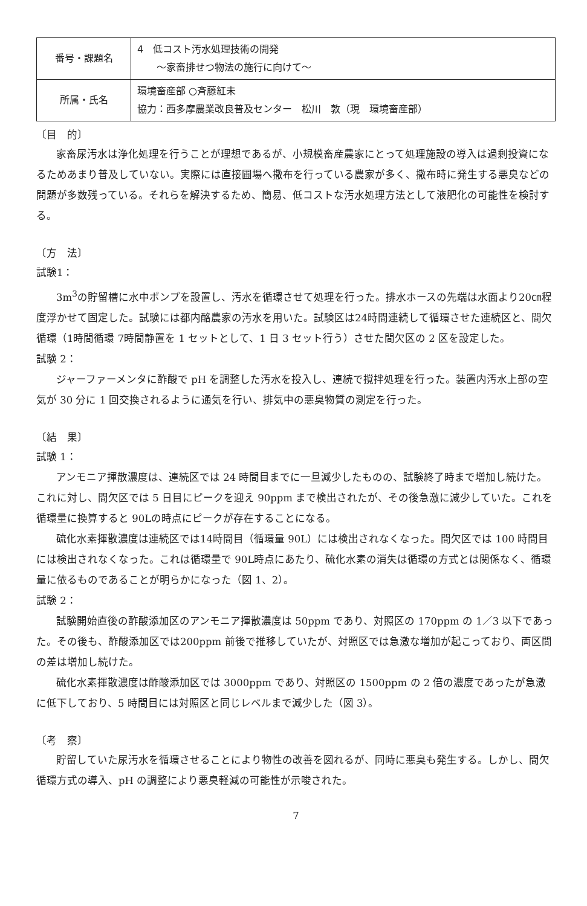| 番号・課題名 | 4 低コスト汚水処理技術の開発 ～家畜排せつ物法の施行に向けて～ |
| 所属・氏名 | 環境畜産部 ○斉藤紅未 協力：西多摩農業改良普及センター 松川 敦（現 環境畜産部） |
〔目　的〕
家畜尿汚水は浄化処理を行うことが理想であるが、小規模畜産農家にとって処理施設の導入は過剰投資になるためあまり普及していない。実際には直接圃場へ撒布を行っている農家が多く、撒布時に発生する悪臭などの問題が多数残っている。それらを解決するため、簡易、低コストな汚水処理方法として液肥化の可能性を検討する。
〔方　法〕
試験1：
3m<sup>3</sup>の貯留槽に水中ポンプを設置し、汚水を循環させて処理を行った。排水ホースの先端は水面より20㎝程度浮かせて固定した。試験には都内酪農家の汚水を用いた。試験区は24時間連続して循環させた連続区と、間欠循環（1時間循環 7時間静置を 1 セットとして、1 日 3 セット行う）させた間欠区の 2 区を設定した。
試験 2：
ジャーファーメンタに酢酸で pH を調整した汚水を投入し、連続で撹拌処理を行った。装置内汚水上部の空気が 30 分に 1 回交換されるように通気を行い、排気中の悪臭物質の測定を行った。
〔結　果〕
試験 1：
アンモニア揮散濃度は、連続区では 24 時間目までに一旦減少したものの、試験終了時まで増加し続けた。これに対し、間欠区では 5 日目にピークを迎え 90ppm まで検出されたが、その後急激に減少していた。これを循環量に換算すると 90Lの時点にピークが存在することになる。
硫化水素揮散濃度は連続区では14時間目（循環量 90L）には検出されなくなった。間欠区では 100 時間目には検出されなくなった。これは循環量で 90L時点にあたり、硫化水素の消失は循環の方式とは関係なく、循環量に依るものであることが明らかになった（図 1、2）。
試験 2：
試験開始直後の酢酸添加区のアンモニア揮散濃度は 50ppm であり、対照区の 170ppm の 1／3 以下であった。その後も、酢酸添加区では200ppm 前後で推移していたが、対照区では急激な増加が起こっており、両区間の差は増加し続けた。
硫化水素揮散濃度は酢酸添加区では 3000ppm であり、対照区の 1500ppm の 2 倍の濃度であったが急激に低下しており、5 時間目には対照区と同じレベルまで減少した（図 3）。
〔考　察〕
貯留していた尿汚水を循環させることにより物性の改善を図れるが、同時に悪臭も発生する。しかし、間欠循環方式の導入、pH の調整により悪臭軽減の可能性が示唆された。
7